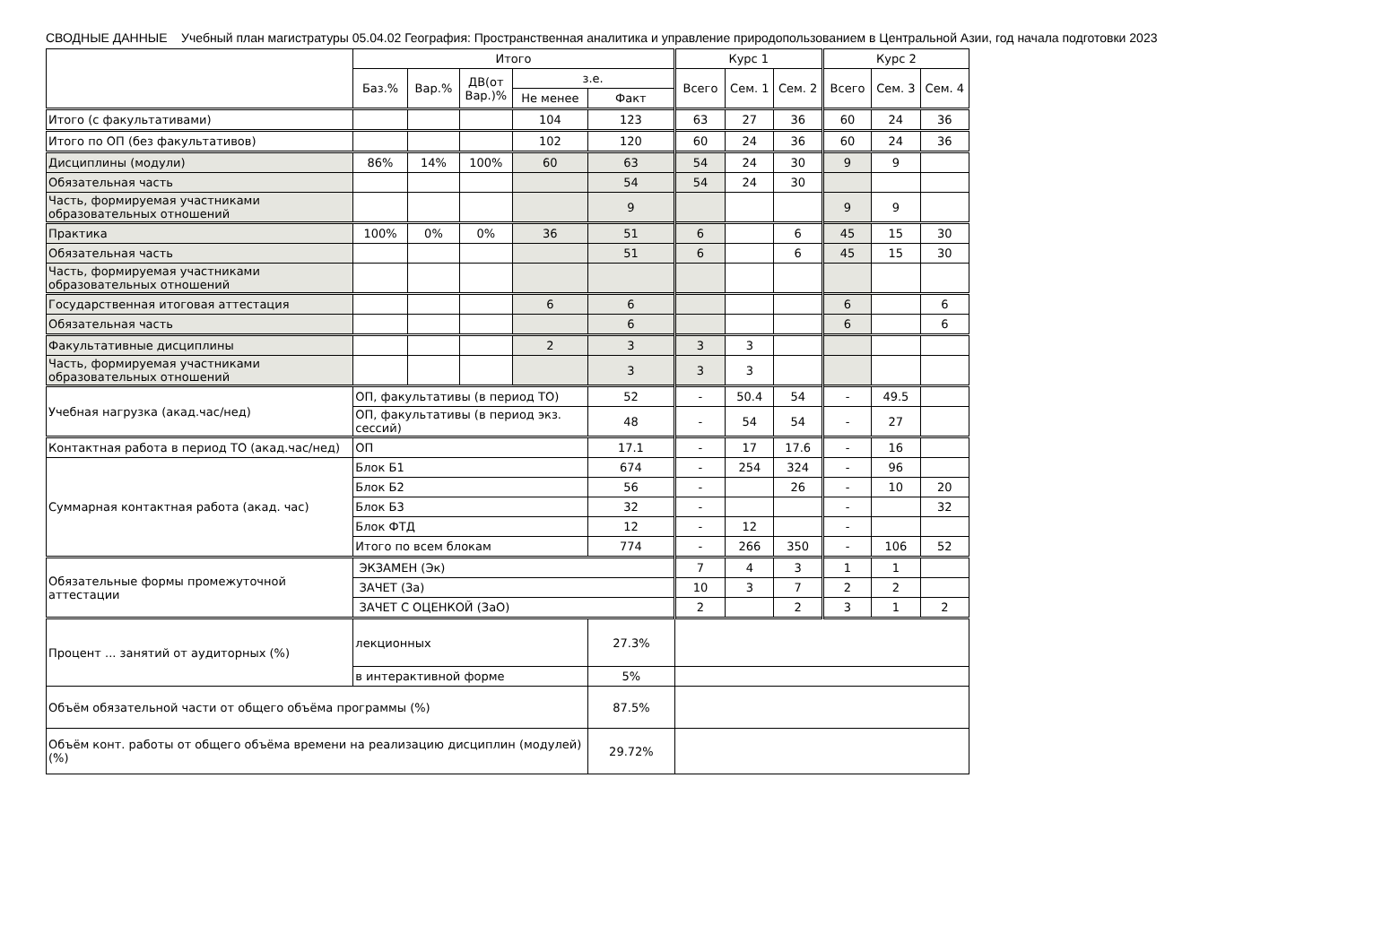СВОДНЫЕ ДАННЫЕ Учебный план магистратуры 05.04.02 География: Пространственная аналитика и управление природопользованием в Центральной Азии, год начала подготовки 2023
| | Итого | | | | | Курс 1 | | | Курс 2 | | |
| --- | --- | --- | --- | --- | --- | --- | --- | --- | --- | --- | --- |
| | Баз.% | Вар.% | ДВ(от Вар.)% | з.е. | | Всего | Сем. 1 | Сем. 2 | Всего | Сем. 3 | Сем. 4 |
| | | | | Не менее | Факт | | | | | | |
| Итого (с факультативами) | | | | 104 | 123 | 63 | 27 | 36 | 60 | 24 | 36 |
| Итого по ОП (без факультативов) | | | | 102 | 120 | 60 | 24 | 36 | 60 | 24 | 36 |
| Дисциплины (модули) | 86% | 14% | 100% | 60 | 63 | 54 | 24 | 30 | 9 | 9 | |
| Обязательная часть | | | | | 54 | 54 | 24 | 30 | | | |
| Часть, формируемая участниками образовательных отношений | | | | | 9 | | | | 9 | 9 | |
| Практика | 100% | 0% | 0% | 36 | 51 | 6 | | 6 | 45 | 15 | 30 |
| Обязательная часть | | | | | 51 | 6 | | 6 | 45 | 15 | 30 |
| Часть, формируемая участниками образовательных отношений | | | | | | | | | | | |
| Государственная итоговая аттестация | | | | 6 | 6 | | | | 6 | | 6 |
| Обязательная часть | | | | | 6 | | | | 6 | | 6 |
| Факультативные дисциплины | | | | 2 | 3 | 3 | 3 | | | | |
| Часть, формируемая участниками образовательных отношений | | | | | 3 | 3 | 3 | | | | |
| Учебная нагрузка (акад.час/нед) | ОП, факультативы (в период ТО) | | | | 52 | - | 50.4 | 54 | - | 49.5 | |
| | ОП, факультативы (в период экз. сессий) | | | | 48 | - | 54 | 54 | - | 27 | |
| Контактная работа в период ТО (акад.час/нед) | ОП | | | | 17.1 | - | 17 | 17.6 | - | 16 | |
| Суммарная контактная работа (акад. час) | Блок Б1 | | | | 674 | - | 254 | 324 | - | 96 | |
| | Блок Б2 | | | | 56 | - | | 26 | - | 10 | 20 |
| | Блок Б3 | | | | 32 | - | | | - | | 32 |
| | Блок ФТД | | | | 12 | - | 12 | | - | | |
| | Итого по всем блокам | | | | 774 | - | 266 | 350 | - | 106 | 52 |
| Обязательные формы промежуточной аттестации | ЭКЗАМЕН (Эк) | | | | | 7 | 4 | 3 | 1 | 1 | |
| | ЗАЧЕТ (За) | | | | | 10 | 3 | 7 | 2 | 2 | |
| | ЗАЧЕТ С ОЦЕНКОЙ (ЗаО) | | | | | 2 | | 2 | 3 | 1 | 2 |
| Процент ... занятий от аудиторных (%) | лекционных | | | | 27.3% | | | | | | |
| | в интерактивной форме | | | | 5% | | | | | | |
| Объём обязательной части от общего объёма программы (%) | | | | | 87.5% | | | | | | |
| Объём конт. работы от общего объёма времени на реализацию дисциплин (модулей) (%) | | | | | 29.72% | | | | | | |